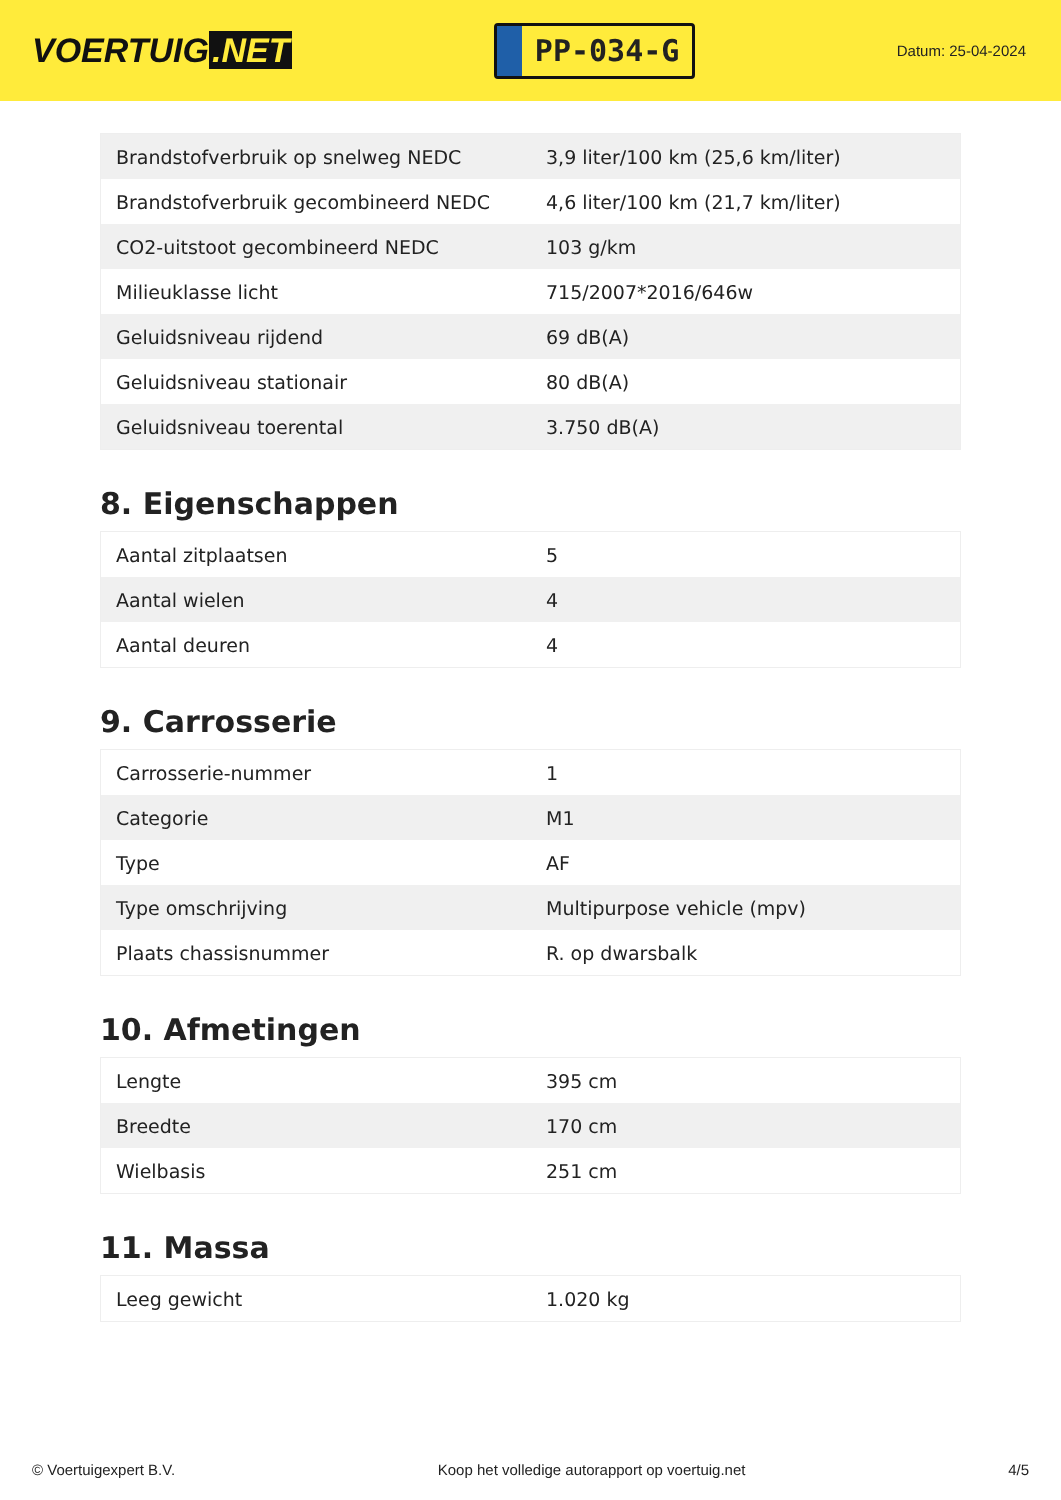VOERTUIG.NET
PP-034-G
Datum: 25-04-2024
| Brandstofverbruik op snelweg NEDC | 3,9 liter/100 km (25,6 km/liter) |
| Brandstofverbruik gecombineerd NEDC | 4,6 liter/100 km (21,7 km/liter) |
| CO2-uitstoot gecombineerd NEDC | 103 g/km |
| Milieuklasse licht | 715/2007*2016/646w |
| Geluidsniveau rijdend | 69 dB(A) |
| Geluidsniveau stationair | 80 dB(A) |
| Geluidsniveau toerental | 3.750 dB(A) |
8. Eigenschappen
| Aantal zitplaatsen | 5 |
| Aantal wielen | 4 |
| Aantal deuren | 4 |
9. Carrosserie
| Carrosserie-nummer | 1 |
| Categorie | M1 |
| Type | AF |
| Type omschrijving | Multipurpose vehicle (mpv) |
| Plaats chassisnummer | R. op dwarsbalk |
10. Afmetingen
| Lengte | 395 cm |
| Breedte | 170 cm |
| Wielbasis | 251 cm |
11. Massa
| Leeg gewicht | 1.020 kg |
© Voertuigexpert B.V. Koop het volledige autorapport op voertuig.net 4/5